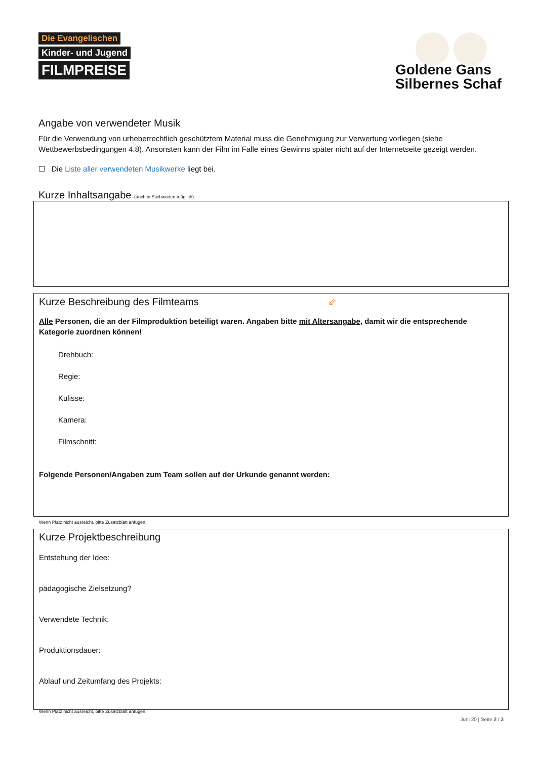Die Evangelischen
Kinder- und Jugend
FILMPREISE
Goldene Gans
Silbernes Schaf
Angabe von verwendeter Musik
Für die Verwendung von urheberrechtlich geschütztem Material muss die Genehmigung zur Verwertung vorliegen (siehe Wettbewerbsbedingungen 4.8). Ansonsten kann der Film im Falle eines Gewinns später nicht auf der Internetseite gezeigt werden.
☐ Die Liste aller verwendeten Musikwerke liegt bei.
Kurze Inhaltsangabe (auch in Stichworten möglich)
Kurze Beschreibung des Filmteams ⇙
Alle Personen, die an der Filmproduktion beteiligt waren. Angaben bitte mit Altersangabe, damit wir die entsprechende Kategorie zuordnen können!
Drehbuch:
Regie:
Kulisse:
Kamera:
Filmschnitt:
Folgende Personen/Angaben zum Team sollen auf der Urkunde genannt werden:
Wenn Platz nicht ausreicht, bitte Zusatzblatt anfügen.
Kurze Projektbeschreibung
Entstehung der Idee:
pädagogische Zielsetzung?
Verwendete Technik:
Produktionsdauer:
Ablauf und Zeitumfang des Projekts:
Wenn Platz nicht ausreicht, bitte Zusatzblatt anfügen.
Juni 20 | Seite 2 / 3